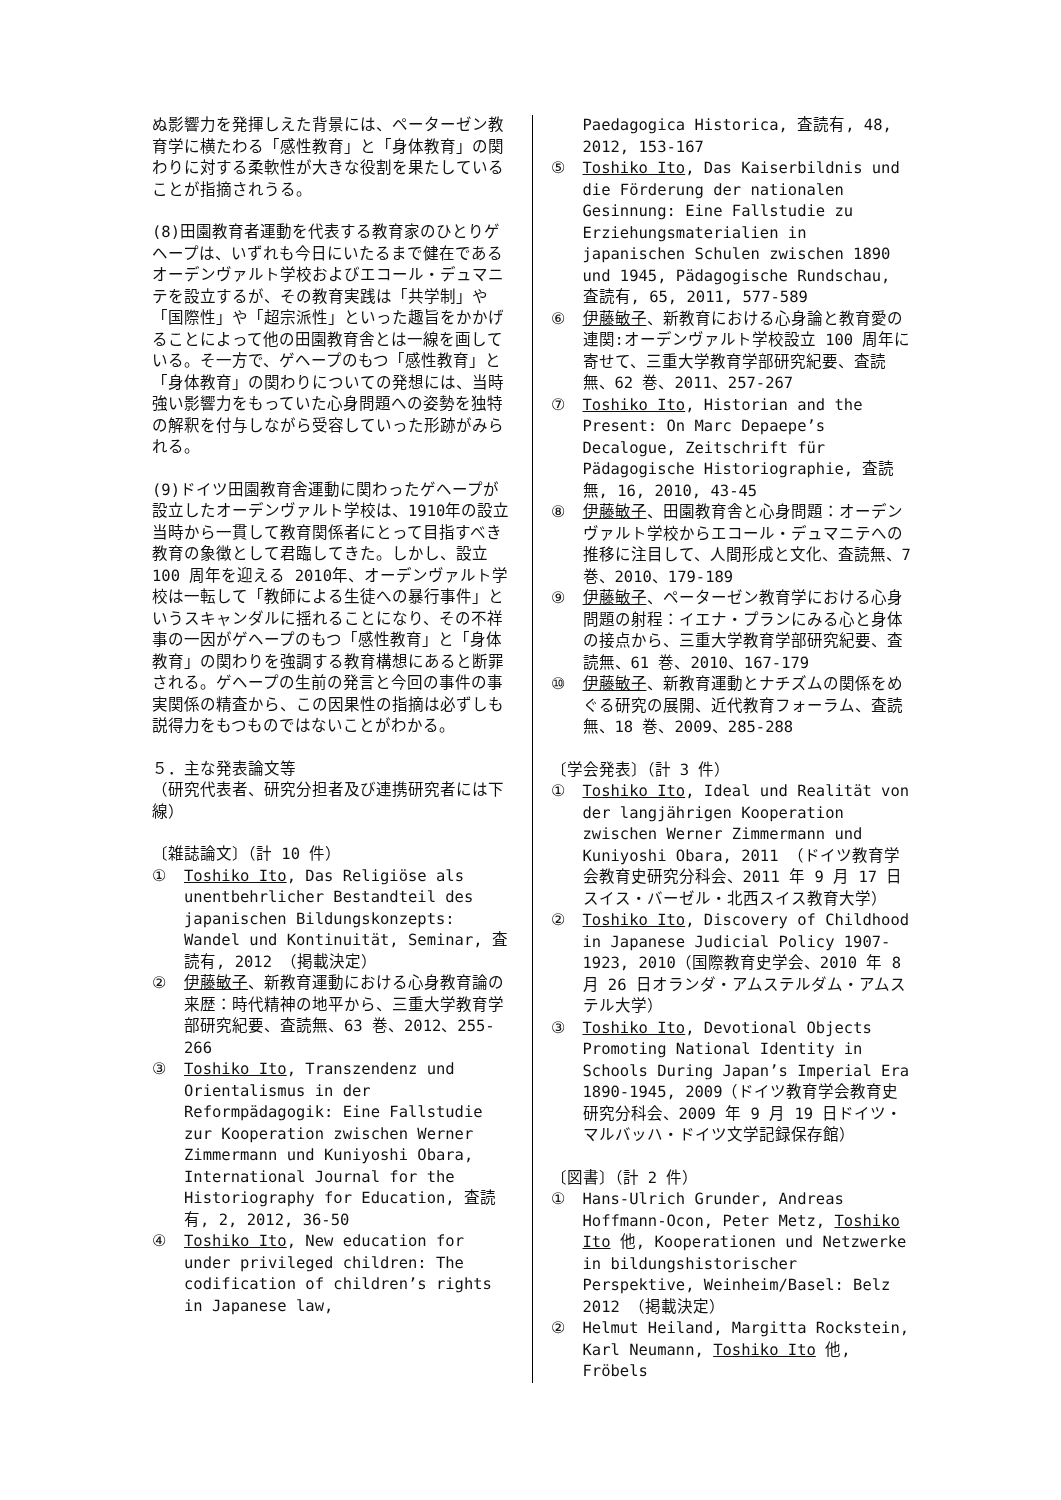ぬ影響力を発揮しえた背景には、ペーターゼン教育学に横たわる「感性教育」と「身体教育」の関わりに対する柔軟性が大きな役割を果たしていることが指摘されうる。
(8)田園教育者運動を代表する教育家のひとりゲヘープは、いずれも今日にいたるまで健在であるオーデンヴァルト学校およびエコール・デュマニテを設立するが、その教育実践は「共学制」や「国際性」や「超宗派性」といった趣旨をかかげることによって他の田園教育舎とは一線を画している。そ一方で、ゲヘープのもつ「感性教育」と「身体教育」の関わりについての発想には、当時強い影響力をもっていた心身問題への姿勢を独特の解釈を付与しながら受容していった形跡がみられる。
(9)ドイツ田園教育舎運動に関わったゲヘープが設立したオーデンヴァルト学校は、1910年の設立当時から一貫して教育関係者にとって目指すべき教育の象徴として君臨してきた。しかし、設立 100 周年を迎える 2010年、オーデンヴァルト学校は一転して「教師による生徒への暴行事件」というスキャンダルに揺れることになり、その不祥事の一因がゲヘープのもつ「感性教育」と「身体教育」の関わりを強調する教育構想にあると断罪される。ゲヘープの生前の発言と今回の事件の事実関係の精査から、この因果性の指摘は必ずしも説得力をもつものではないことがわかる。
５．主な発表論文等
（研究代表者、研究分担者及び連携研究者には下線）
〔雑誌論文〕（計 10 件）
① Toshiko Ito, Das Religiöse als unentbehrlicher Bestandteil des japanischen Bildungskonzepts: Wandel und Kontinuität, Seminar, 査読有, 2012 （掲載決定）
② 伊藤敏子、新教育運動における心身教育論の来歴：時代精神の地平から、三重大学教育学部研究紀要、査読無、63 巻、2012、255-266
③ Toshiko Ito, Transzendenz und Orientalismus in der Reformpädagogik: Eine Fallstudie zur Kooperation zwischen Werner Zimmermann und Kuniyoshi Obara, International Journal for the Historiography for Education, 査読有, 2, 2012, 36-50
④ Toshiko Ito, New education for under privileged children: The codification of children’s rights in Japanese law,
Paedagogica Historica, 査読有, 48, 2012, 153-167
⑤ Toshiko Ito, Das Kaiserbildnis und die Förderung der nationalen Gesinnung: Eine Fallstudie zu Erziehungsmaterialien in japanischen Schulen zwischen 1890 und 1945, Pädagogische Rundschau, 査読有, 65, 2011, 577-589
⑥ 伊藤敏子、新教育における心身論と教育愛の連関:オーデンヴァルト学校設立 100 周年に寄せて、三重大学教育学部研究紀要、査読無、62 巻、2011、257-267
⑦ Toshiko Ito, Historian and the Present: On Marc Depaepe’s Decalogue, Zeitschrift für Pädagogische Historiographie, 査読無, 16, 2010, 43-45
⑧ 伊藤敏子、田園教育舎と心身問題：オーデンヴァルト学校からエコール・デュマニテへの推移に注目して、人間形成と文化、査読無、7 巻、2010、179-189
⑨ 伊藤敏子、ペーターゼン教育学における心身問題の射程：イエナ・プランにみる心と身体の接点から、三重大学教育学部研究紀要、査読無、61 巻、2010、167-179
⑩ 伊藤敏子、新教育運動とナチズムの関係をめぐる研究の展開、近代教育フォーラム、査読無、18 巻、2009、285-288
〔学会発表〕（計 3 件）
① Toshiko Ito, Ideal und Realität von der langjährigen Kooperation zwischen Werner Zimmermann und Kuniyoshi Obara, 2011 （ドイツ教育学会教育史研究分科会、2011 年 9 月 17 日スイス・バーゼル・北西スイス教育大学）
② Toshiko Ito, Discovery of Childhood in Japanese Judicial Policy 1907-1923, 2010（国際教育史学会、2010 年 8 月 26 日オランダ・アムステルダム・アムステル大学）
③ Toshiko Ito, Devotional Objects Promoting National Identity in Schools During Japan’s Imperial Era 1890-1945, 2009（ドイツ教育学会教育史研究分科会、2009 年 9 月 19 日ドイツ・マルバッハ・ドイツ文学記録保存館）
〔図書〕（計 2 件）
① Hans-Ulrich Grunder, Andreas Hoffmann-Ocon, Peter Metz, Toshiko Ito 他, Kooperationen und Netzwerke in bildungshistorischer Perspektive, Weinheim/Basel: Belz 2012 （掲載決定）
② Helmut Heiland, Margitta Rockstein, Karl Neumann, Toshiko Ito 他, Fröbels